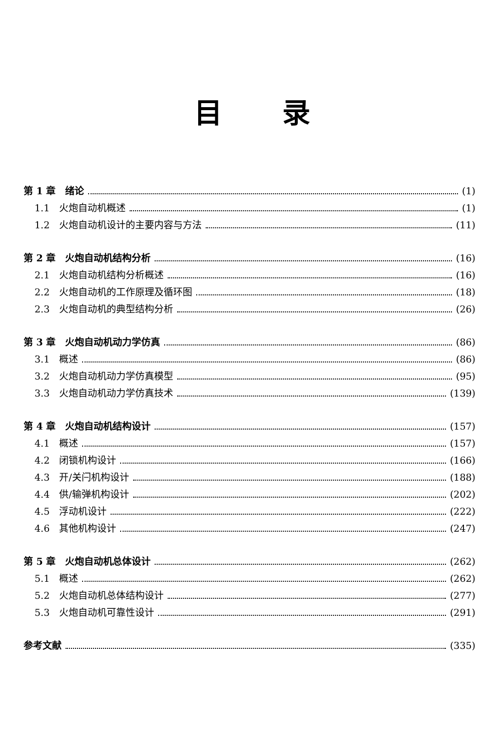目录
第 1 章　绪论 (1)
1.1　火炮自动机概述 (1)
1.2　火炮自动机设计的主要内容与方法 (11)
第 2 章　火炮自动机结构分析 (16)
2.1　火炮自动机结构分析概述 (16)
2.2　火炮自动机的工作原理及循环图 (18)
2.3　火炮自动机的典型结构分析 (26)
第 3 章　火炮自动机动力学仿真 (86)
3.1　概述 (86)
3.2　火炮自动机动力学仿真模型 (95)
3.3　火炮自动机动力学仿真技术 (139)
第 4 章　火炮自动机结构设计 (157)
4.1　概述 (157)
4.2　闭锁机构设计 (166)
4.3　开/关闩机构设计 (188)
4.4　供/输弹机构设计 (202)
4.5　浮动机设计 (222)
4.6　其他机构设计 (247)
第 5 章　火炮自动机总体设计 (262)
5.1　概述 (262)
5.2　火炮自动机总体结构设计 (277)
5.3　火炮自动机可靠性设计 (291)
参考文献 (335)